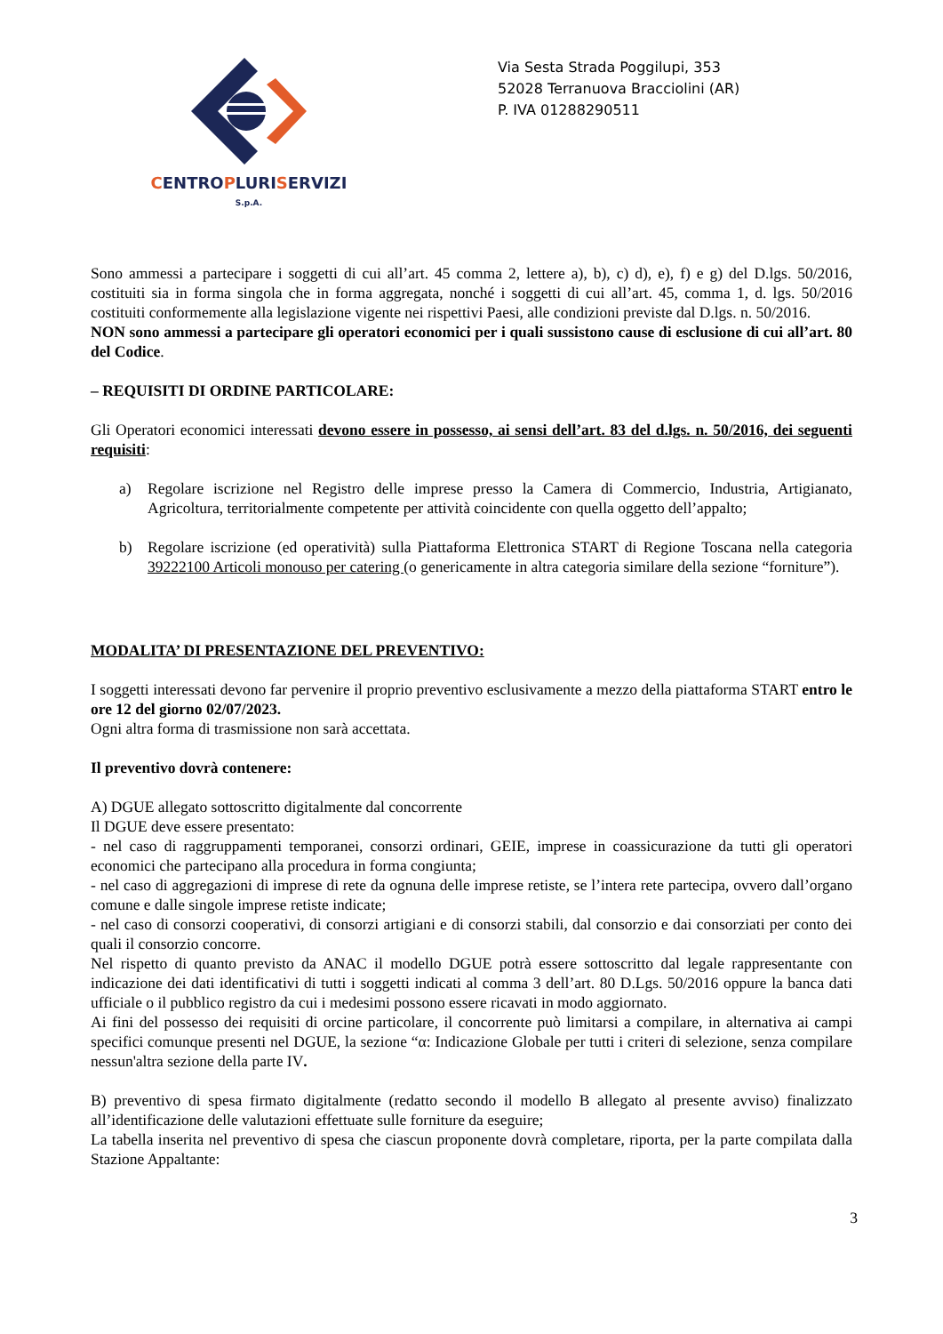CENTROPLURISERVIZI
S.p.A.
Via Sesta Strada Poggilupi, 353
52028 Terranuova Bracciolini (AR)
P. IVA 01288290511
Sono ammessi a partecipare i soggetti di cui all’art. 45 comma 2, lettere a), b), c) d), e), f) e g) del D.lgs. 50/2016, costituiti sia in forma singola che in forma aggregata, nonché i soggetti di cui all’art. 45, comma 1, d. lgs. 50/2016 costituiti conformemente alla legislazione vigente nei rispettivi Paesi, alle condizioni previste dal D.lgs. n. 50/2016.
NON sono ammessi a partecipare gli operatori economici per i quali sussistono cause di esclusione di cui all’art. 80 del Codice.
– REQUISITI DI ORDINE PARTICOLARE:
Gli Operatori economici interessati devono essere in possesso, ai sensi dell’art. 83 del d.lgs. n. 50/2016, dei seguenti requisiti:
a) Regolare iscrizione nel Registro delle imprese presso la Camera di Commercio, Industria, Artigianato, Agricoltura, territorialmente competente per attività coincidente con quella oggetto dell’appalto;
b) Regolare iscrizione (ed operatività) sulla Piattaforma Elettronica START di Regione Toscana nella categoria 39222100 Articoli monouso per catering (o genericamente in altra categoria similare della sezione “forniture”).
MODALITA’ DI PRESENTAZIONE DEL PREVENTIVO:
I soggetti interessati devono far pervenire il proprio preventivo esclusivamente a mezzo della piattaforma START entro le ore 12 del giorno 02/07/2023.
Ogni altra forma di trasmissione non sarà accettata.
Il preventivo dovrà contenere:
A) DGUE allegato sottoscritto digitalmente dal concorrente
Il DGUE deve essere presentato:
- nel caso di raggruppamenti temporanei, consorzi ordinari, GEIE, imprese in coassicurazione da tutti gli operatori economici che partecipano alla procedura in forma congiunta;
- nel caso di aggregazioni di imprese di rete da ognuna delle imprese retiste, se l’intera rete partecipa, ovvero dall’organo comune e dalle singole imprese retiste indicate;
- nel caso di consorzi cooperativi, di consorzi artigiani e di consorzi stabili, dal consorzio e dai consorziati per conto dei quali il consorzio concorre.
Nel rispetto di quanto previsto da ANAC il modello DGUE potrà essere sottoscritto dal legale rappresentante con indicazione dei dati identificativi di tutti i soggetti indicati al comma 3 dell’art. 80 D.Lgs. 50/2016 oppure la banca dati ufficiale o il pubblico registro da cui i medesimi possono essere ricavati in modo aggiornato.
Ai fini del possesso dei requisiti di orcine particolare, il concorrente può limitarsi a compilare, in alternativa ai campi specifici comunque presenti nel DGUE, la sezione “α: Indicazione Globale per tutti i criteri di selezione, senza compilare nessun'altra sezione della parte IV.
B) preventivo di spesa firmato digitalmente (redatto secondo il modello B allegato al presente avviso) finalizzato all’identificazione delle valutazioni effettuate sulle forniture da eseguire;
La tabella inserita nel preventivo di spesa che ciascun proponente dovrà completare, riporta, per la parte compilata dalla Stazione Appaltante:
3